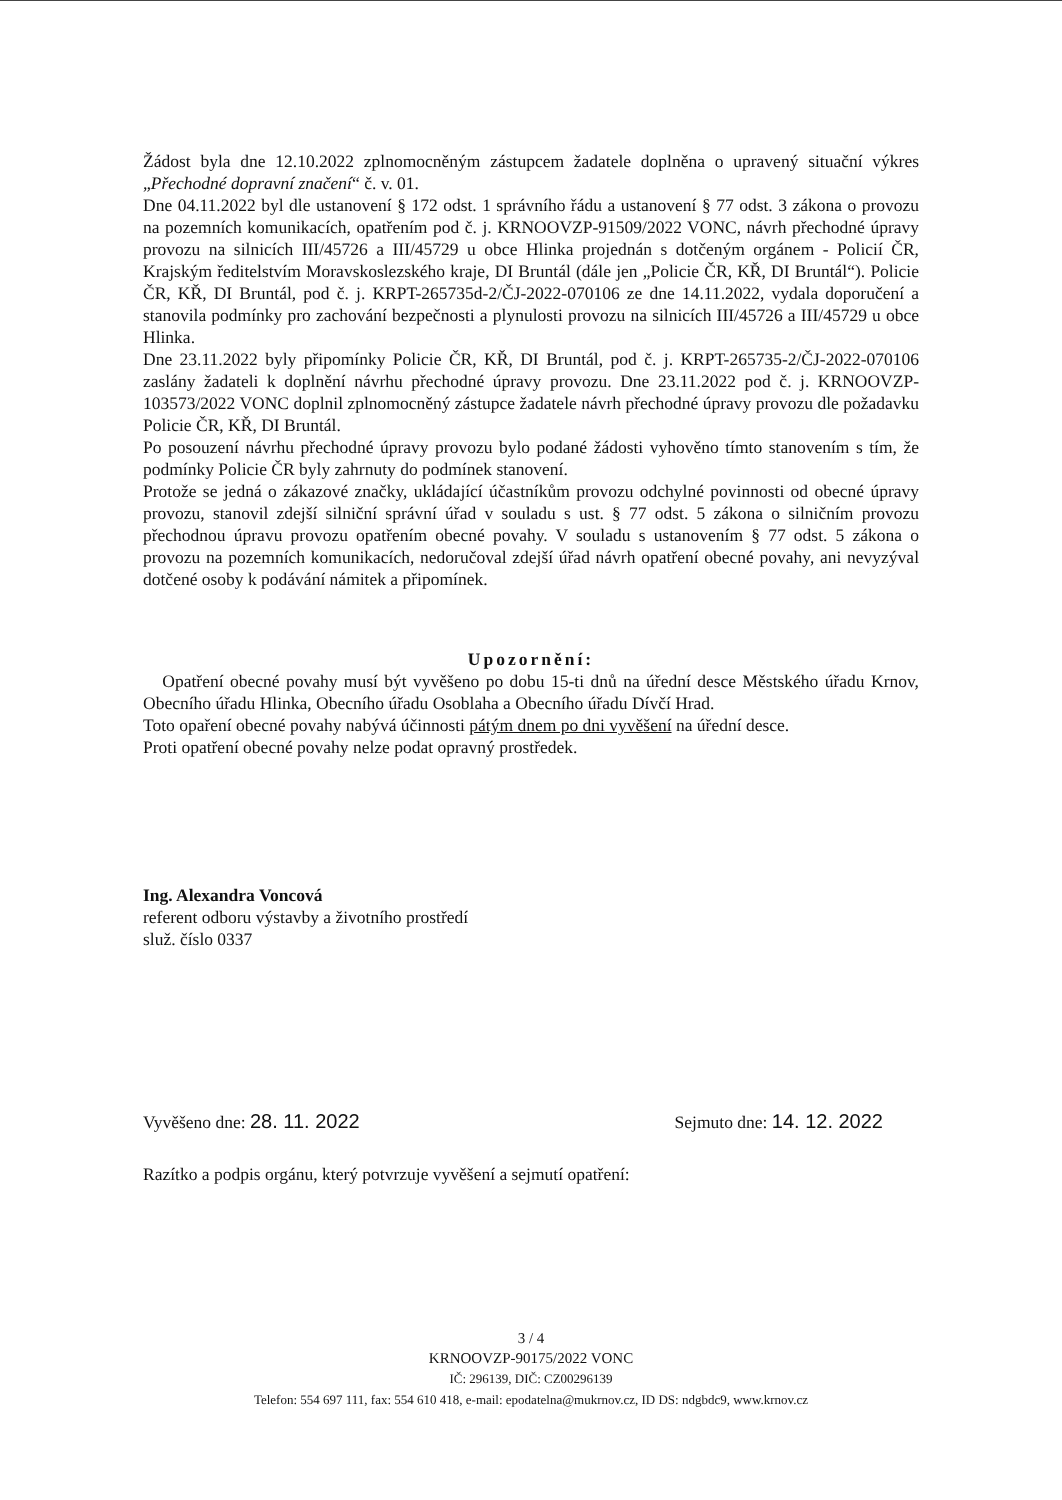Žádost byla dne 12.10.2022 zplnomocněným zástupcem žadatele doplněna o upravený situační výkres „Přechodné dopravní značení“ č. v. 01.
Dne 04.11.2022 byl dle ustanovení § 172 odst. 1 správního řádu a ustanovení § 77 odst. 3 zákona o provozu na pozemních komunikacích, opatřením pod č. j. KRNOOVZP-91509/2022 VONC, návrh přechodné úpravy provozu na silnicích III/45726 a III/45729 u obce Hlinka projednán s dotčeným orgánem - Policií ČR, Krajským ředitelstvím Moravskoslezského kraje, DI Bruntál (dále jen „Policie ČR, KŘ, DI Bruntál“). Policie ČR, KŘ, DI Bruntál, pod č. j. KRPT-265735d-2/ČJ-2022-070106 ze dne 14.11.2022, vydala doporučení a stanovila podmínky pro zachování bezpečnosti a plynulosti provozu na silnicích III/45726 a III/45729 u obce Hlinka.
Dne 23.11.2022 byly připomínky Policie ČR, KŘ, DI Bruntál, pod č. j. KRPT-265735-2/ČJ-2022-070106 zaslány žadateli k doplnění návrhu přechodné úpravy provozu. Dne 23.11.2022 pod č. j. KRNOOVZP-103573/2022 VONC doplnil zplnomocněný zástupce žadatele návrh přechodné úpravy provozu dle požadavku Policie ČR, KŘ, DI Bruntál.
Po posouzení návrhu přechodné úpravy provozu bylo podané žádosti vyhověno tímto stanovením s tím, že podmínky Policie ČR byly zahrnuty do podmínek stanovení.
Protože se jedná o zákazové značky, ukládající účastníkům provozu odchylné povinnosti od obecné úpravy provozu, stanovil zdejší silniční správní úřad v souladu s ust. § 77 odst. 5 zákona o silničním provozu přechodnou úpravu provozu opatřením obecné povahy. V souladu s ustanovením § 77 odst. 5 zákona o provozu na pozemních komunikacích, nedoručoval zdejší úřad návrh opatření obecné povahy, ani nevyzýval dotčené osoby k podávání námitek a připomínek.
Upozornění:
Opatření obecné povahy musí být vyvěšeno po dobu 15-ti dnů na úřední desce Městského úřadu Krnov, Obecního úřadu Hlinka, Obecního úřadu Osoblaha a Obecního úřadu Dívčí Hrad.
Toto opaření obecné povahy nabývá účinnosti pátým dnem po dni vyvěšení na úřední desce.
Proti opatření obecné povahy nelze podat opravný prostředek.
Ing. Alexandra Voncová
referent odboru výstavby a životního prostředí
služ. číslo 0337
Vyvěšeno dne: 28. 11. 2022 Sejmuto dne: 14. 12. 2022
Razítko a podpis orgánu, který potvrzuje vyvěšení a sejmutí opatření:
3 / 4
KRNOOVZP-90175/2022 VONC
IČ: 296139, DIČ: CZ00296139
Telefon: 554 697 111, fax: 554 610 418, e-mail: epodatelna@mukrnov.cz, ID DS: ndgbdc9, www.krnov.cz